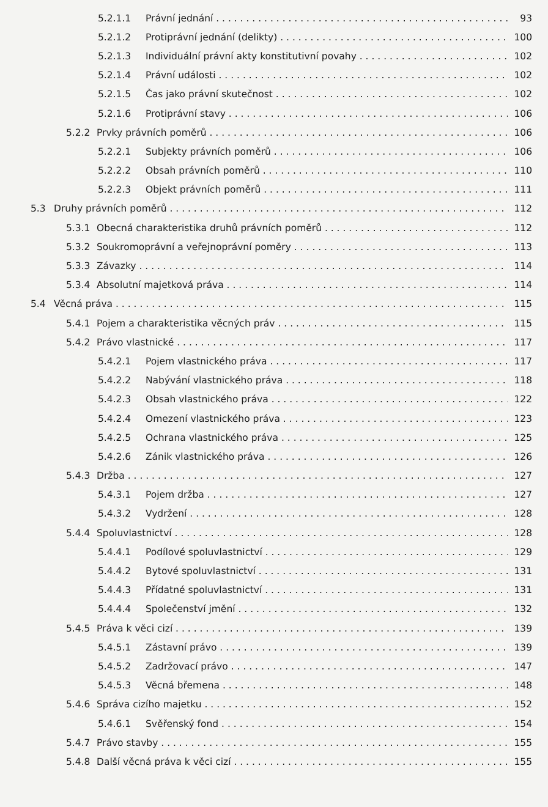5.2.1.1 Právní jednání 93
5.2.1.2 Protiprávní jednání (delikty) 100
5.2.1.3 Individuální právní akty konstitutivní povahy 102
5.2.1.4 Právní události 102
5.2.1.5 Čas jako právní skutečnost 102
5.2.1.6 Protiprávní stavy 106
5.2.2 Prvky právních poměrů 106
5.2.2.1 Subjekty právních poměrů 106
5.2.2.2 Obsah právních poměrů 110
5.2.2.3 Objekt právních poměrů 111
5.3 Druhy právních poměrů 112
5.3.1 Obecná charakteristika druhů právních poměrů 112
5.3.2 Soukromoprávní a veřejnoprávní poměry 113
5.3.3 Závazky 114
5.3.4 Absolutní majetková práva 114
5.4 Věcná práva 115
5.4.1 Pojem a charakteristika věcných práv 115
5.4.2 Právo vlastnické 117
5.4.2.1 Pojem vlastnického práva 117
5.4.2.2 Nabývání vlastnického práva 118
5.4.2.3 Obsah vlastnického práva 122
5.4.2.4 Omezení vlastnického práva 123
5.4.2.5 Ochrana vlastnického práva 125
5.4.2.6 Zánik vlastnického práva 126
5.4.3 Držba 127
5.4.3.1 Pojem držba 127
5.4.3.2 Vydržení 128
5.4.4 Spoluvlastnictví 128
5.4.4.1 Podílové spoluvlastnictví 129
5.4.4.2 Bytové spoluvlastnictví 131
5.4.4.3 Přídatné spoluvlastnictví 131
5.4.4.4 Společenství jmění 132
5.4.5 Práva k věci cizí 139
5.4.5.1 Zástavní právo 139
5.4.5.2 Zadržovací právo 147
5.4.5.3 Věcná břemena 148
5.4.6 Správa cizího majetku 152
5.4.6.1 Svěřenský fond 154
5.4.7 Právo stavby 155
5.4.8 Další věcná práva k věci cizí 155